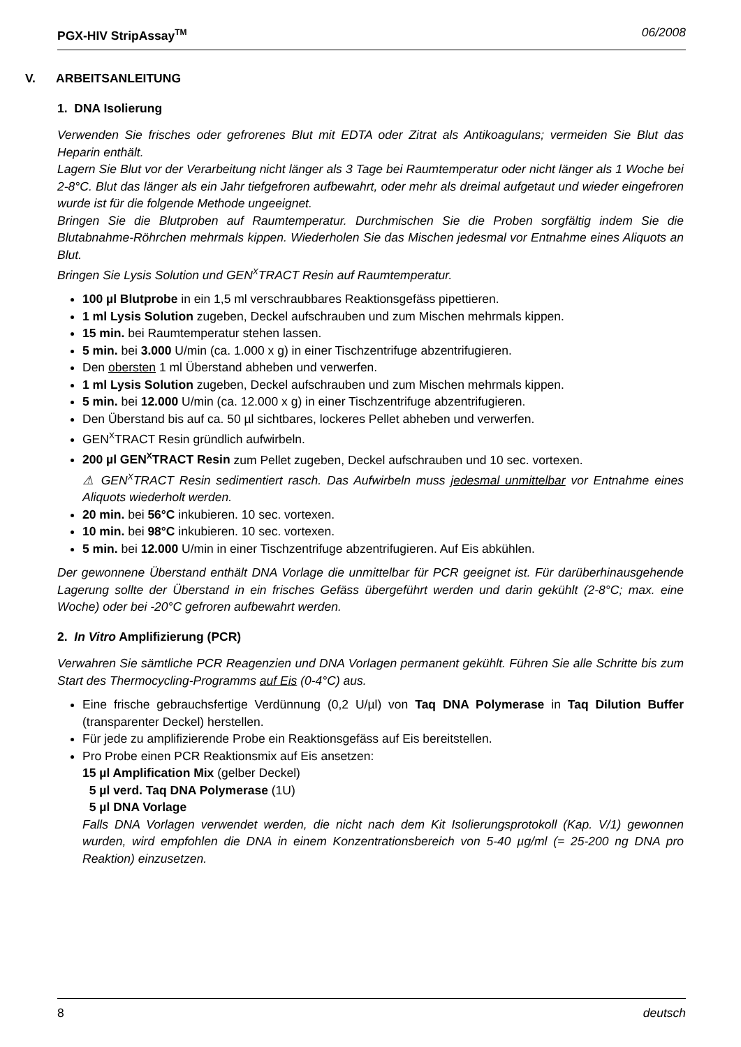PGX-HIV StripAssay<sup>TM</sup> 06/2008
V. ARBEITSANLEITUNG
1. DNA Isolierung
Verwenden Sie frisches oder gefrorenes Blut mit EDTA oder Zitrat als Antikoagulans; vermeiden Sie Blut das Heparin enthält.
Lagern Sie Blut vor der Verarbeitung nicht länger als 3 Tage bei Raumtemperatur oder nicht länger als 1 Woche bei 2-8°C. Blut das länger als ein Jahr tiefgefroren aufbewahrt, oder mehr als dreimal aufgetaut und wieder eingefroren wurde ist für die folgende Methode ungeeignet.
Bringen Sie die Blutproben auf Raumtemperatur. Durchmischen Sie die Proben sorgfältig indem Sie die Blutabnahme-Röhrchen mehrmals kippen. Wiederholen Sie das Mischen jedesmal vor Entnahme eines Aliquots an Blut.
Bringen Sie Lysis Solution und GEN<sup>X</sup>TRACT Resin auf Raumtemperatur.
100 µl Blutprobe in ein 1,5 ml verschraubbares Reaktionsgefäss pipettieren.
1 ml Lysis Solution zugeben, Deckel aufschrauben und zum Mischen mehrmals kippen.
15 min. bei Raumtemperatur stehen lassen.
5 min. bei 3.000 U/min (ca. 1.000 x g) in einer Tischzentrifuge abzentrifugieren.
Den obersten 1 ml Überstand abheben und verwerfen.
1 ml Lysis Solution zugeben, Deckel aufschrauben und zum Mischen mehrmals kippen.
5 min. bei 12.000 U/min (ca. 12.000 x g) in einer Tischzentrifuge abzentrifugieren.
Den Überstand bis auf ca. 50 µl sichtbares, lockeres Pellet abheben und verwerfen.
GEN<sup>X</sup>TRACT Resin gründlich aufwirbeln.
200 µl GEN<sup>X</sup>TRACT Resin zum Pellet zugeben, Deckel aufschrauben und 10 sec. vortexen.
⚠ GEN<sup>X</sup>TRACT Resin sedimentiert rasch. Das Aufwirbeln muss jedesmal unmittelbar vor Entnahme eines Aliquots wiederholt werden.
20 min. bei 56°C inkubieren. 10 sec. vortexen.
10 min. bei 98°C inkubieren. 10 sec. vortexen.
5 min. bei 12.000 U/min in einer Tischzentrifuge abzentrifugieren. Auf Eis abkühlen.
Der gewonnene Überstand enthält DNA Vorlage die unmittelbar für PCR geeignet ist. Für darüberhinausgehende Lagerung sollte der Überstand in ein frisches Gefäss übergeführt werden und darin gekühlt (2-8°C; max. eine Woche) oder bei -20°C gefroren aufbewahrt werden.
2. In Vitro Amplifizierung (PCR)
Verwahren Sie sämtliche PCR Reagenzien und DNA Vorlagen permanent gekühlt. Führen Sie alle Schritte bis zum Start des Thermocycling-Programms auf Eis (0-4°C) aus.
Eine frische gebrauchsfertige Verdünnung (0,2 U/µl) von Taq DNA Polymerase in Taq Dilution Buffer (transparenter Deckel) herstellen.
Für jede zu amplifizierende Probe ein Reaktionsgefäss auf Eis bereitstellen.
Pro Probe einen PCR Reaktionsmix auf Eis ansetzen:
15 µl Amplification Mix (gelber Deckel)
5 µl verd. Taq DNA Polymerase (1U)
5 µl DNA Vorlage
Falls DNA Vorlagen verwendet werden, die nicht nach dem Kit Isolierungsprotokoll (Kap. V/1) gewonnen wurden, wird empfohlen die DNA in einem Konzentrationsbereich von 5-40 µg/ml (= 25-200 ng DNA pro Reaktion) einzusetzen.
8 deutsch